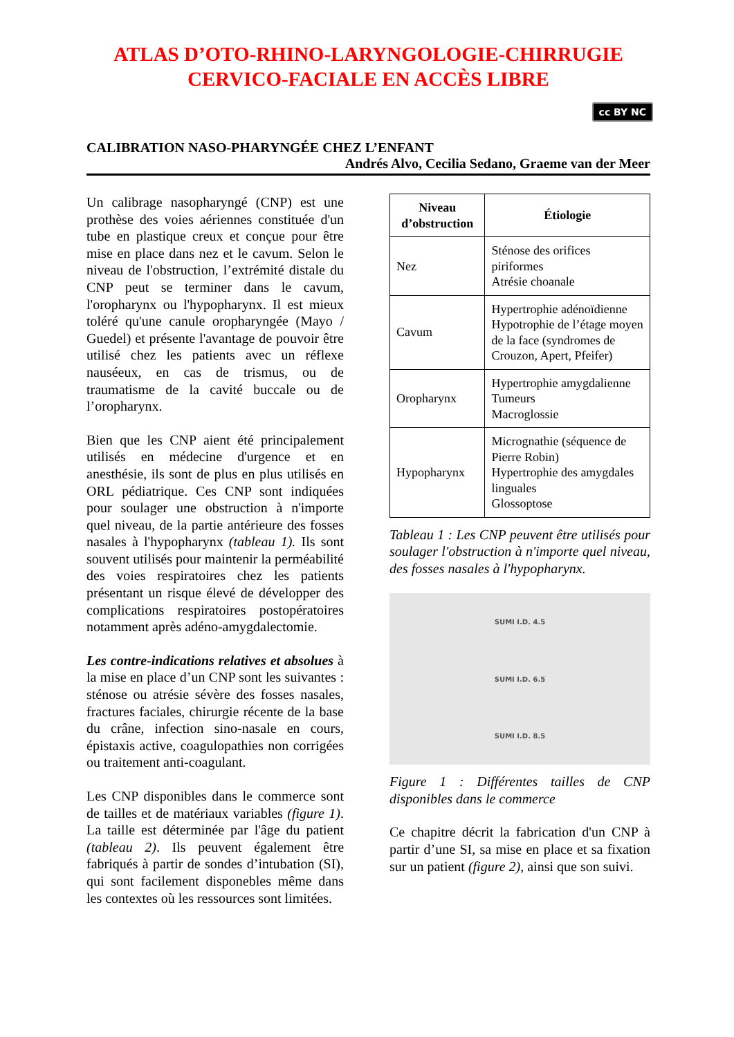ATLAS D’OTO-RHINO-LARYNGOLOGIE-CHIRRUGIE
CERVICO-FACIALE EN ACCÈS LIBRE
cc BY NC
CALIBRATION NASO-PHARYNGÉE CHEZ L’ENFANT
Andrés Alvo, Cecilia Sedano, Graeme van der Meer
Un calibrage nasopharyngé (CNP) est une prothèse des voies aériennes constituée d'un tube en plastique creux et conçue pour être mise en place dans nez et le cavum. Selon le niveau de l'obstruction, l’extrémité distale du CNP peut se terminer dans le cavum, l'oropharynx ou l'hypopharynx. Il est mieux toléré qu'une canule oropharyngée (Mayo / Guedel) et présente l'avantage de pouvoir être utilisé chez les patients avec un réflexe nauséeux, en cas de trismus, ou de traumatisme de la cavité buccale ou de l’oropharynx.
Bien que les CNP aient été principalement utilisés en médecine d'urgence et en anesthésie, ils sont de plus en plus utilisés en ORL pédiatrique. Ces CNP sont indiquées pour soulager une obstruction à n'importe quel niveau, de la partie antérieure des fosses nasales à l'hypopharynx (tableau 1). Ils sont souvent utilisés pour maintenir la perméabilité des voies respiratoires chez les patients présentant un risque élevé de développer des complications respiratoires postopératoires notamment après adéno-amygdalectomie.
Les contre-indications relatives et absolues à la mise en place d’un CNP sont les suivantes : sténose ou atrésie sévère des fosses nasales, fractures faciales, chirurgie récente de la base du crâne, infection sino-nasale en cours, épistaxis active, coagulopathies non corrigées ou traitement anti-coagulant.
Les CNP disponibles dans le commerce sont de tailles et de matériaux variables (figure 1). La taille est déterminée par l'âge du patient (tableau 2). Ils peuvent également être fabriqués à partir de sondes d’intubation (SI), qui sont facilement disponebles même dans les contextes où les ressources sont limitées.
| Niveau d’obstruction | Étiologie |
| --- | --- |
| Nez | Sténose des orifices piriformes Atrésie choanale |
| Cavum | Hypertrophie adénoïdienne Hypotrophie de l’étage moyen de la face (syndromes de Crouzon, Apert, Pfeifer) |
| Oropharynx | Hypertrophie amygdalienne Tumeurs Macroglossie |
| Hypopharynx | Micrognathie (séquence de Pierre Robin) Hypertrophie des amygdales linguales Glossoptose |
Tableau 1 : Les CNP peuvent être utilisés pour soulager l'obstruction à n'importe quel niveau, des fosses nasales à l'hypopharynx.
SUMI I.D. 4.5
SUMI I.D. 6.5
SUMI I.D. 8.5
Figure 1 : Différentes tailles de CNP disponibles dans le commerce
Ce chapitre décrit la fabrication d'un CNP à partir d’une SI, sa mise en place et sa fixation sur un patient (figure 2), ainsi que son suivi.